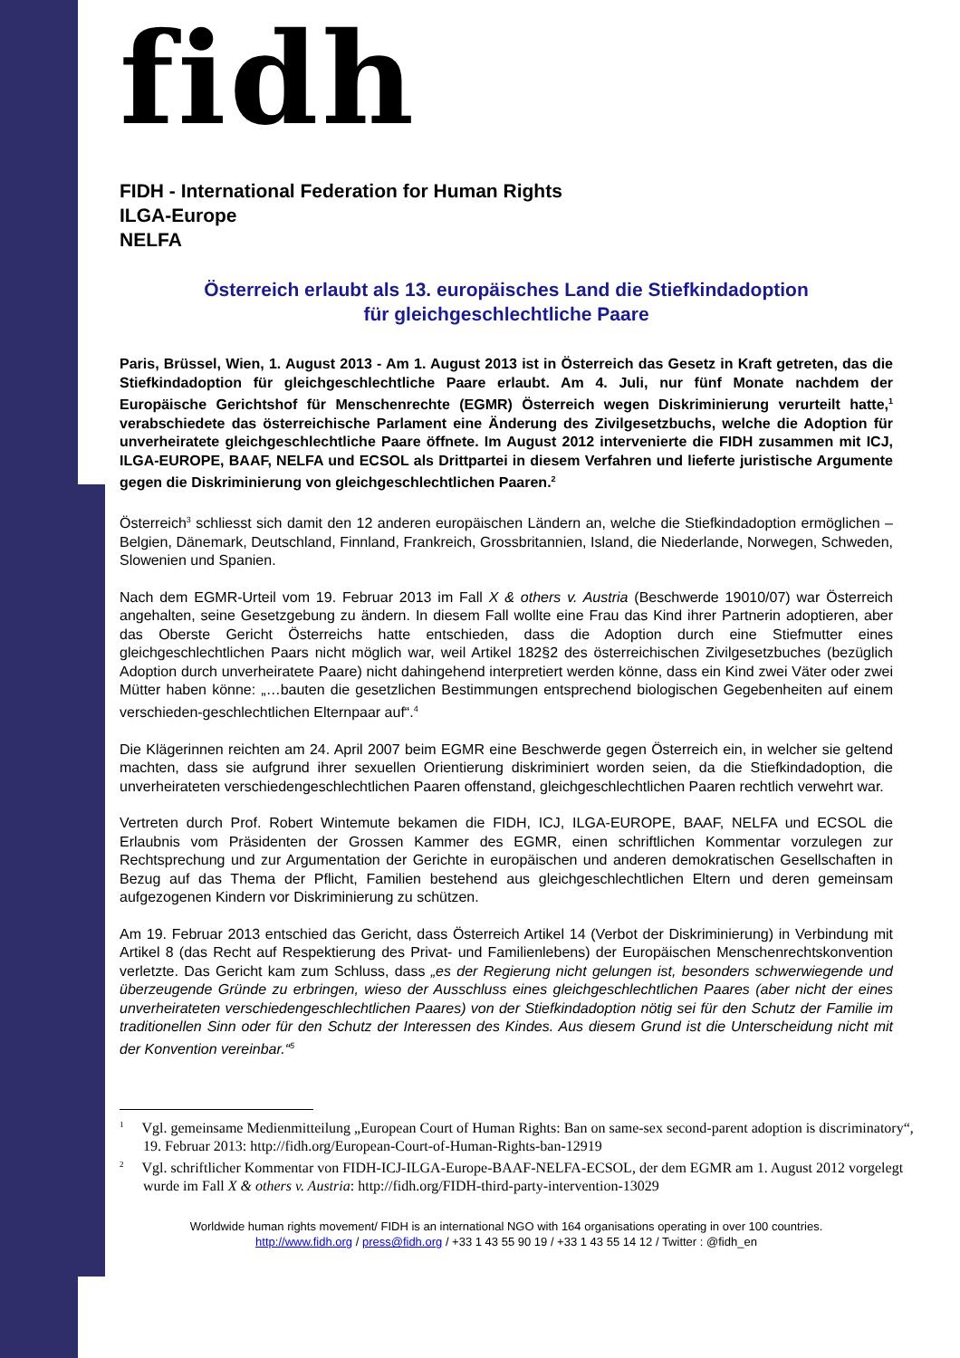fidh
FIDH - International Federation for Human Rights
ILGA-Europe
NELFA
Österreich erlaubt als 13. europäisches Land die Stiefkindadoption
für gleichgeschlechtliche Paare
Paris, Brüssel, Wien, 1. August 2013 - Am 1. August 2013 ist in Österreich das Gesetz in Kraft getreten, das die Stiefkindadoption für gleichgeschlechtliche Paare erlaubt. Am 4. Juli, nur fünf Monate nachdem der Europäische Gerichtshof für Menschenrechte (EGMR) Österreich wegen Diskriminierung verurteilt hatte,<sup>1</sup> verabschiedete das österreichische Parlament eine Änderung des Zivilgesetzbuchs, welche die Adoption für unverheiratete gleichgeschlechtliche Paare öffnete. Im August 2012 intervenierte die FIDH zusammen mit ICJ, ILGA-EUROPE, BAAF, NELFA und ECSOL als Drittpartei in diesem Verfahren und lieferte juristische Argumente gegen die Diskriminierung von gleichgeschlechtlichen Paaren.<sup>2</sup>
Österreich<sup>3</sup> schliesst sich damit den 12 anderen europäischen Ländern an, welche die Stiefkindadoption ermöglichen – Belgien, Dänemark, Deutschland, Finnland, Frankreich, Grossbritannien, Island, die Niederlande, Norwegen, Schweden, Slowenien und Spanien.
Nach dem EGMR-Urteil vom 19. Februar 2013 im Fall X & others v. Austria (Beschwerde 19010/07) war Österreich angehalten, seine Gesetzgebung zu ändern. In diesem Fall wollte eine Frau das Kind ihrer Partnerin adoptieren, aber das Oberste Gericht Österreichs hatte entschieden, dass die Adoption durch eine Stiefmutter eines gleichgeschlechtlichen Paars nicht möglich war, weil Artikel 182§2 des österreichischen Zivilgesetzbuches (bezüglich Adoption durch unverheiratete Paare) nicht dahingehend interpretiert werden könne, dass ein Kind zwei Väter oder zwei Mütter haben könne: „…bauten die gesetzlichen Bestimmungen entsprechend biologischen Gegebenheiten auf einem verschieden-geschlechtlichen Elternpaar auf“.<sup>4</sup>
Die Klägerinnen reichten am 24. April 2007 beim EGMR eine Beschwerde gegen Österreich ein, in welcher sie geltend machten, dass sie aufgrund ihrer sexuellen Orientierung diskriminiert worden seien, da die Stiefkindadoption, die unverheirateten verschiedengeschlechtlichen Paaren offenstand, gleichgeschlechtlichen Paaren rechtlich verwehrt war.
Vertreten durch Prof. Robert Wintemute bekamen die FIDH, ICJ, ILGA-EUROPE, BAAF, NELFA und ECSOL die Erlaubnis vom Präsidenten der Grossen Kammer des EGMR, einen schriftlichen Kommentar vorzulegen zur Rechtsprechung und zur Argumentation der Gerichte in europäischen und anderen demokratischen Gesellschaften in Bezug auf das Thema der Pflicht, Familien bestehend aus gleichgeschlechtlichen Eltern und deren gemeinsam aufgezogenen Kindern vor Diskriminierung zu schützen.
Am 19. Februar 2013 entschied das Gericht, dass Österreich Artikel 14 (Verbot der Diskriminierung) in Verbindung mit Artikel 8 (das Recht auf Respektierung des Privat- und Familienlebens) der Europäischen Menschenrechtskonvention verletzte. Das Gericht kam zum Schluss, dass „es der Regierung nicht gelungen ist, besonders schwerwiegende und überzeugende Gründe zu erbringen, wieso der Ausschluss eines gleichgeschlechtlichen Paares (aber nicht der eines unverheirateten verschiedengeschlechtlichen Paares) von der Stiefkindadoption nötig sei für den Schutz der Familie im traditionellen Sinn oder für den Schutz der Interessen des Kindes. Aus diesem Grund ist die Unterscheidung nicht mit der Konvention vereinbar.“<sup>5</sup>
<sup>1</sup> Vgl. gemeinsame Medienmitteilung „European Court of Human Rights: Ban on same-sex second-parent adoption is discriminatory“, 19. Februar 2013: http://fidh.org/European-Court-of-Human-Rights-ban-12919
<sup>2</sup> Vgl. schriftlicher Kommentar von FIDH-ICJ-ILGA-Europe-BAAF-NELFA-ECSOL, der dem EGMR am 1. August 2012 vorgelegt wurde im Fall X & others v. Austria: http://fidh.org/FIDH-third-party-intervention-13029
Worldwide human rights movement/ FIDH is an international NGO with 164 organisations operating in over 100 countries.
http://www.fidh.org / press@fidh.org / +33 1 43 55 90 19 / +33 1 43 55 14 12 / Twitter : @fidh_en